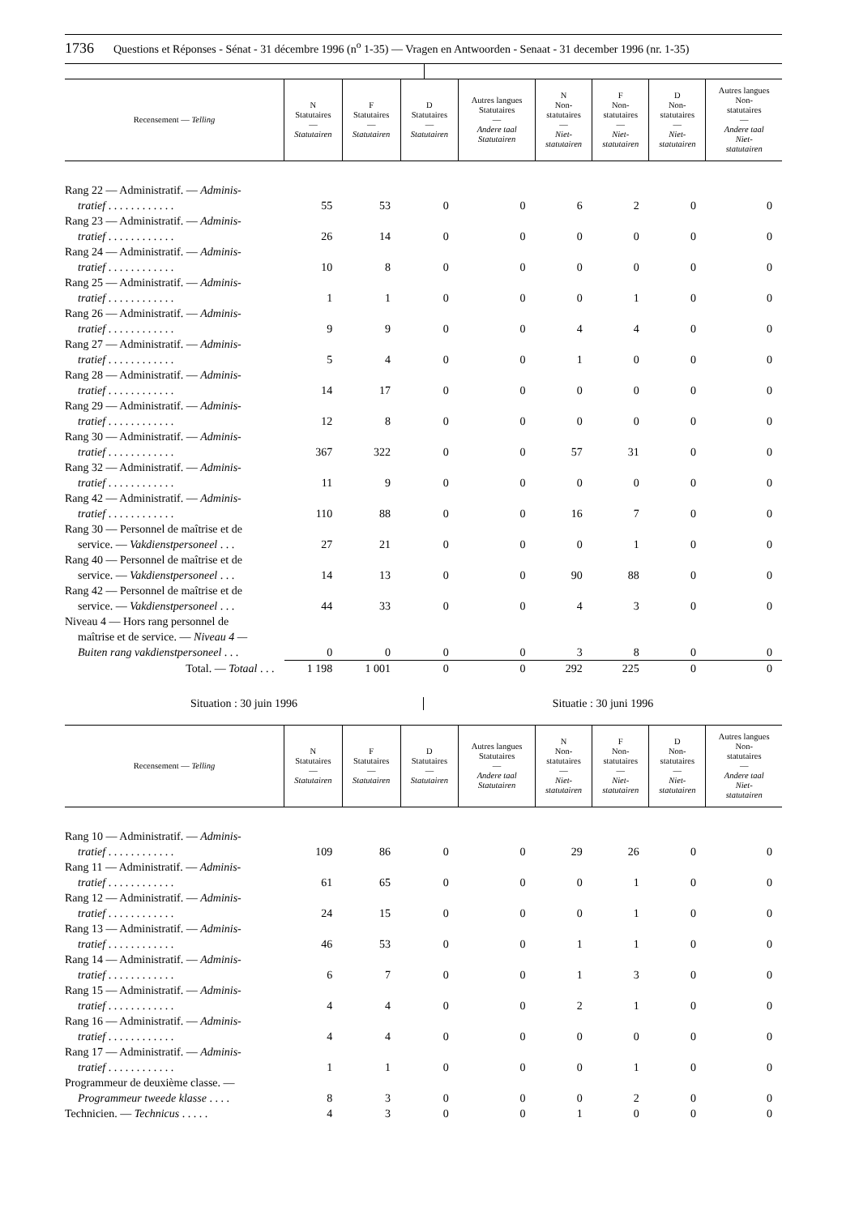1736 Questions et Réponses - Sénat - 31 décembre 1996 (n<sup>o</sup> 1-35) — Vragen en Antwoorden - Senaat - 31 december 1996 (nr. 1-35)
| Recensement — Telling | N Statutaires — Statutairen | F Statutaires — Statutairen | D Statutaires — Statutairen | Autres langues Statutaires — Andere taal Statutairen | N Non- statutaires — Niet- statutairen | F Non- statutaires — Niet- statutairen | D Non- statutaires — Niet- statutairen | Autres langues Non- statutaires — Andere taal Niet- statutairen |
| --- | --- | --- | --- | --- | --- | --- | --- | --- |
| Rang 22 — Administratif. — Adminis- tratief . . . . . . . . . . . . | 55 | 53 | 0 | 0 | 6 | 2 | 0 | 0 |
| Rang 23 — Administratif. — Adminis- tratief . . . . . . . . . . . . | 26 | 14 | 0 | 0 | 0 | 0 | 0 | 0 |
| Rang 24 — Administratif. — Adminis- tratief . . . . . . . . . . . . | 10 | 8 | 0 | 0 | 0 | 0 | 0 | 0 |
| Rang 25 — Administratif. — Adminis- tratief . . . . . . . . . . . . | 1 | 1 | 0 | 0 | 0 | 1 | 0 | 0 |
| Rang 26 — Administratif. — Adminis- tratief . . . . . . . . . . . . | 9 | 9 | 0 | 0 | 4 | 4 | 0 | 0 |
| Rang 27 — Administratif. — Adminis- tratief . . . . . . . . . . . . | 5 | 4 | 0 | 0 | 1 | 0 | 0 | 0 |
| Rang 28 — Administratif. — Adminis- tratief . . . . . . . . . . . . | 14 | 17 | 0 | 0 | 0 | 0 | 0 | 0 |
| Rang 29 — Administratif. — Adminis- tratief . . . . . . . . . . . . | 12 | 8 | 0 | 0 | 0 | 0 | 0 | 0 |
| Rang 30 — Administratif. — Adminis- tratief . . . . . . . . . . . . | 367 | 322 | 0 | 0 | 57 | 31 | 0 | 0 |
| Rang 32 — Administratif. — Adminis- tratief . . . . . . . . . . . . | 11 | 9 | 0 | 0 | 0 | 0 | 0 | 0 |
| Rang 42 — Administratif. — Adminis- tratief . . . . . . . . . . . . | 110 | 88 | 0 | 0 | 16 | 7 | 0 | 0 |
| Rang 30 — Personnel de maîtrise et de service. — Vakdienstpersoneel . . . | 27 | 21 | 0 | 0 | 0 | 1 | 0 | 0 |
| Rang 40 — Personnel de maîtrise et de service. — Vakdienstpersoneel . . . | 14 | 13 | 0 | 0 | 90 | 88 | 0 | 0 |
| Rang 42 — Personnel de maîtrise et de service. — Vakdienstpersoneel . . . | 44 | 33 | 0 | 0 | 4 | 3 | 0 | 0 |
| Niveau 4 — Hors rang personnel de maîtrise et de service. — Niveau 4 — Buiten rang vakdienstpersoneel . . . | 0 | 0 | 0 | 0 | 3 | 8 | 0 | 0 |
| Total. — Totaal . . . | 1 198 | 1 001 | 0 | 0 | 292 | 225 | 0 | 0 |
Situation : 30 juin 1996 Situatie : 30 juni 1996
| Recensement — Telling | N Statutaires — Statutairen | F Statutaires — Statutairen | D Statutaires — Statutairen | Autres langues Statutaires — Andere taal Statutairen | N Non- statutaires — Niet- statutairen | F Non- statutaires — Niet- statutairen | D Non- statutaires — Niet- statutairen | Autres langues Non- statutaires — Andere taal Niet- statutairen |
| --- | --- | --- | --- | --- | --- | --- | --- | --- |
| Rang 10 — Administratif. — Adminis- tratief . . . . . . . . . . . . | 109 | 86 | 0 | 0 | 29 | 26 | 0 | 0 |
| Rang 11 — Administratif. — Adminis- tratief . . . . . . . . . . . . | 61 | 65 | 0 | 0 | 0 | 1 | 0 | 0 |
| Rang 12 — Administratif. — Adminis- tratief . . . . . . . . . . . . | 24 | 15 | 0 | 0 | 0 | 1 | 0 | 0 |
| Rang 13 — Administratif. — Adminis- tratief . . . . . . . . . . . . | 46 | 53 | 0 | 0 | 1 | 1 | 0 | 0 |
| Rang 14 — Administratif. — Adminis- tratief . . . . . . . . . . . . | 6 | 7 | 0 | 0 | 1 | 3 | 0 | 0 |
| Rang 15 — Administratif. — Adminis- tratief . . . . . . . . . . . . | 4 | 4 | 0 | 0 | 2 | 1 | 0 | 0 |
| Rang 16 — Administratif. — Adminis- tratief . . . . . . . . . . . . | 4 | 4 | 0 | 0 | 0 | 0 | 0 | 0 |
| Rang 17 — Administratif. — Adminis- tratief . . . . . . . . . . . . | 1 | 1 | 0 | 0 | 0 | 1 | 0 | 0 |
| Programmeur de deuxième classe. — Programmeur tweede klasse . . . . | 8 | 3 | 0 | 0 | 0 | 2 | 0 | 0 |
| Technicien. — Technicus . . . . . | 4 | 3 | 0 | 0 | 1 | 0 | 0 | 0 |